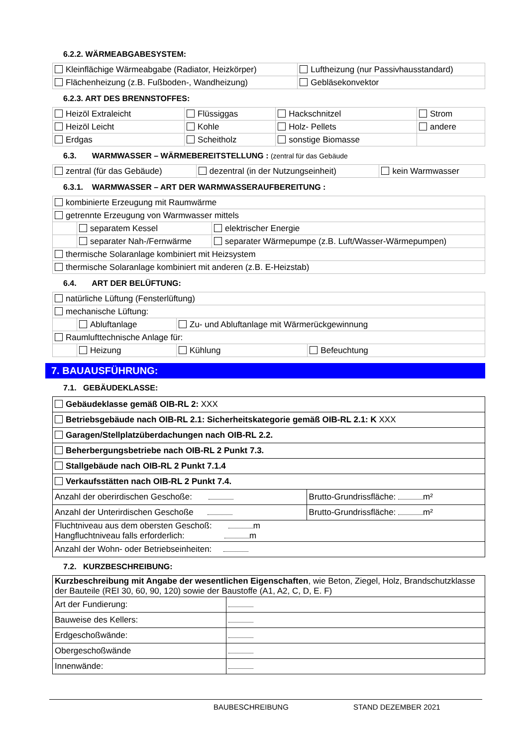6.2.2. WÄRMEABGABESYSTEM:
| Kleinflächige Wärmeabgabe (Radiator, Heizkörper) | Luftheizung (nur Passivhausstandard) |
| Flächenheizung (z.B. Fußboden-, Wandheizung) | Gebläsekonvektor |
6.2.3. ART DES BRENNSTOFFES:
| Heizöl Extraleicht | Flüssiggas | Hackschnitzel | Strom |
| Heizöl Leicht | Kohle | Holz- Pellets | andere |
| Erdgas | Scheitholz | sonstige Biomasse | |
6.3. WARMWASSER – WÄRMEBEREITSTELLUNG : (zentral für das Gebäude
| zentral (für das Gebäude) | dezentral (in der Nutzungseinheit) | kein Warmwasser |
6.3.1. WARMWASSER – ART DER WARMWASSERAUFBEREITUNG :
| kombinierte Erzeugung mit Raumwärme | | |
| getrennte Erzeugung von Warmwasser mittels | | |
| | separatem Kessel | elektrischer Energie |
| | separater Nah-/Fernwärme | separater Wärmepumpe (z.B. Luft/Wasser-Wärmepumpen) |
| thermische Solaranlage kombiniert mit Heizsystem | | |
| thermische Solaranlage kombiniert mit anderen (z.B. E-Heizstab) | | |
6.4. ART DER BELÜFTUNG:
| natürliche Lüftung (Fensterlüftung) | | | |
| mechanische Lüftung: | | | |
| | Abluftanlage | Zu- und Abluftanlage mit Wärmerückgewinnung | |
| Raumlufttechnische Anlage für: | | | |
| | Heizung | Kühlung | Befeuchtung |
7. BAUAUSFÜHRUNG:
7.1. GEBÄUDEKLASSE:
| Gebäudeklasse gemäß OIB-RL 2: XXX | |
| Betriebsgebäude nach OIB-RL 2.1: Sicherheitskategorie gemäß OIB-RL 2.1: K XXX | |
| Garagen/Stellplatzüberdachungen nach OIB-RL 2.2. | |
| Beherbergungsbetriebe nach OIB-RL 2 Punkt 7.3. | |
| Stallgebäude nach OIB-RL 2 Punkt 7.1.4 | |
| Verkaufsstätten nach OIB-RL 2 Punkt 7.4. | |
| Anzahl der oberirdischen Geschoße: | Brutto-Grundrissfläche: m² |
| Anzahl der Unterirdischen Geschoße | Brutto-Grundrissfläche: m² |
| Fluchtniveau aus dem obersten Geschoß: m Hangfluchtniveau falls erforderlich: m | |
| Anzahl der Wohn- oder Betriebseinheiten: | |
7.2. KURZBESCHREIBUNG:
| Kurzbeschreibung mit Angabe der wesentlichen Eigenschaften , wie Beton, Ziegel, Holz, Brandschutzklasse der Bauteile (REI 30, 60, 90, 120) sowie der Baustoffe (A1, A2, C, D, E. F) | |
| Art der Fundierung: | |
| Bauweise des Kellers: | |
| Erdgeschoßwände: | |
| Obergeschoßwände | |
| Innenwände: | |
BAUBESCHREIBUNG STAND DEZEMBER 2021